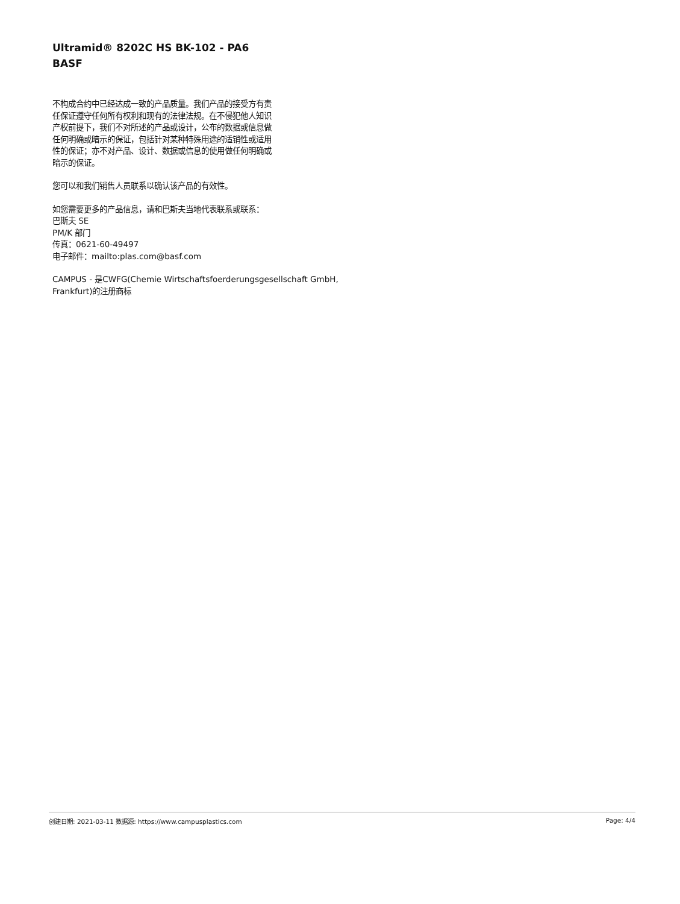Ultramid® 8202C HS BK-102 - PA6
BASF
不构成合约中已经达成一致的产品质量。我们产品的接受方有责任保证遵守任何所有权利和现有的法律法规。在不侵犯他人知识产权前提下，我们不对所述的产品或设计，公布的数据或信息做任何明确或暗示的保证，包括针对某种特殊用途的适销性或适用性的保证；亦不对产品、设计、数据或信息的使用做任何明确或暗示的保证。
您可以和我们销售人员联系以确认该产品的有效性。
如您需要更多的产品信息，请和巴斯夫当地代表联系或联系：
巴斯夫 SE
PM/K 部门
传真：0621-60-49497
电子邮件：mailto:plas.com@basf.com
CAMPUS - 是CWFG(Chemie Wirtschaftsfoerderungsgesellschaft GmbH, Frankfurt)的注册商标
创建日期: 2021-03-11 数据源: https://www.campusplastics.com Page: 4/4